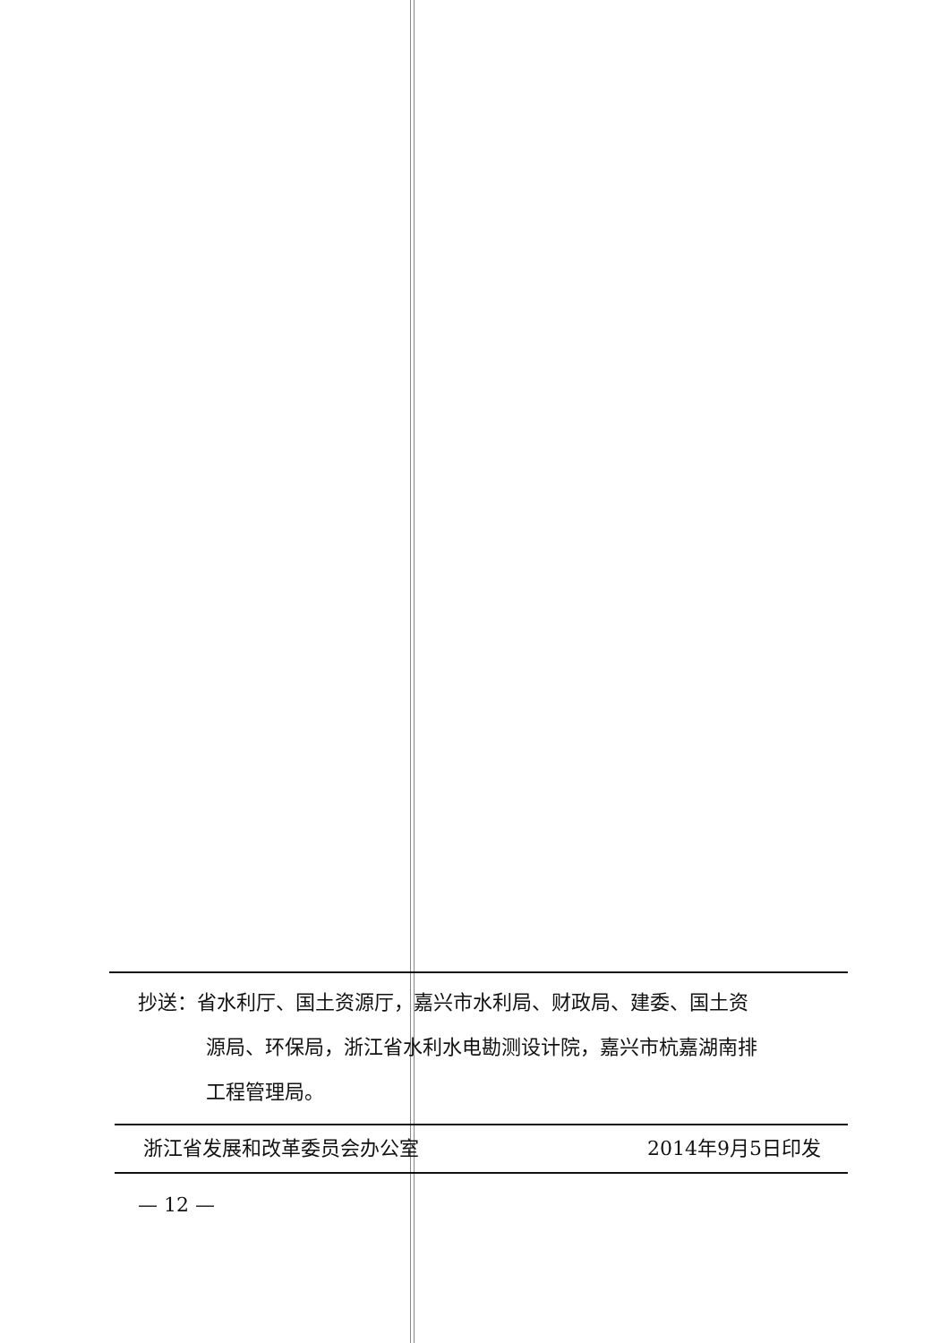抄送：省水利厅、国土资源厅，嘉兴市水利局、财政局、建委、国土资
源局、环保局，浙江省水利水电勘测设计院，嘉兴市杭嘉湖南排
工程管理局。
浙江省发展和改革委员会办公室 2014年9月5日印发
— 12 —